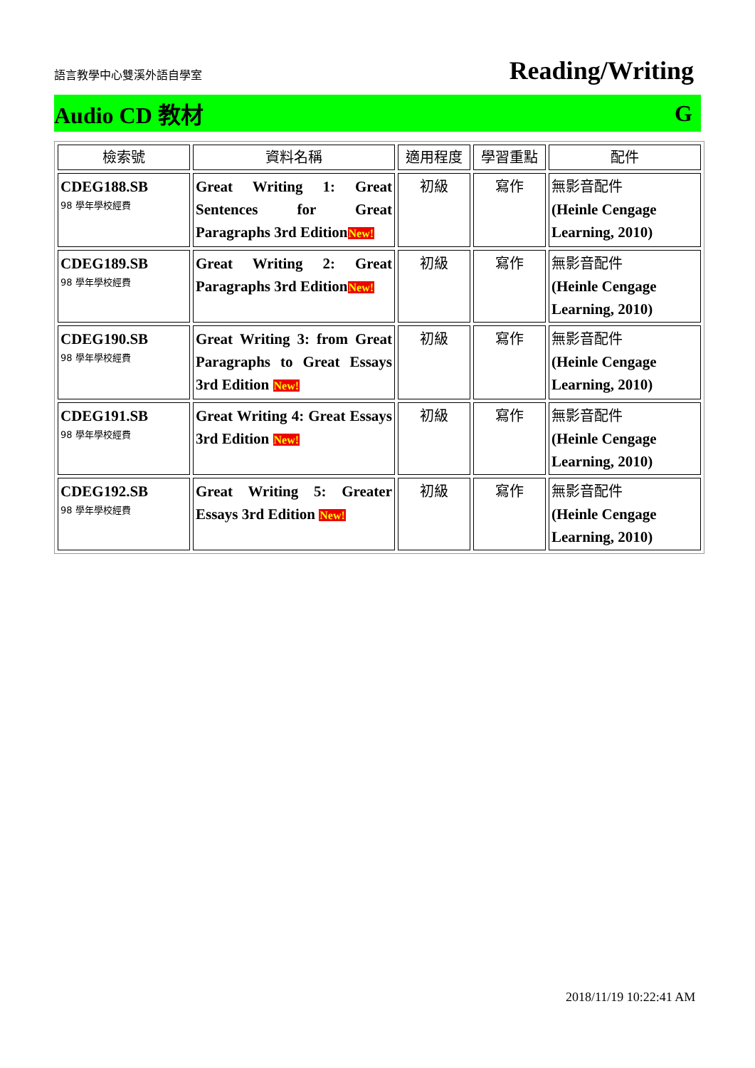語言教學中心雙溪外語自學室 Reading/Writing
Audio CD 教材 G
| 檢索號 | 資料名稱 | 適用程度 | 學習重點 | 配件 |
| --- | --- | --- | --- | --- |
| CDEG188.SB 98 學年學校經費 | Great Writing 1: Great Sentences for Great Paragraphs 3rd Edition New! | 初級 | 寫作 | 無影音配件 (Heinle Cengage Learning, 2010) |
| CDEG189.SB 98 學年學校經費 | Great Writing 2: Great Paragraphs 3rd Edition New! | 初級 | 寫作 | 無影音配件 (Heinle Cengage Learning, 2010) |
| CDEG190.SB 98 學年學校經費 | Great Writing 3: from Great Paragraphs to Great Essays 3rd Edition New! | 初級 | 寫作 | 無影音配件 (Heinle Cengage Learning, 2010) |
| CDEG191.SB 98 學年學校經費 | Great Writing 4: Great Essays 3rd Edition New! | 初級 | 寫作 | 無影音配件 (Heinle Cengage Learning, 2010) |
| CDEG192.SB 98 學年學校經費 | Great Writing 5: Greater Essays 3rd Edition New! | 初級 | 寫作 | 無影音配件 (Heinle Cengage Learning, 2010) |
2018/11/19 10:22:41 AM